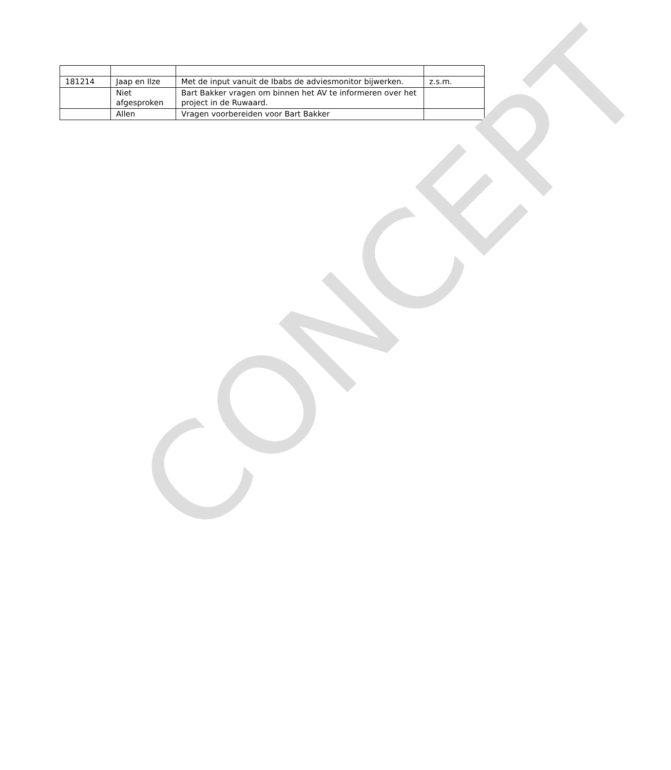| 181214 | Jaap en Ilze | Met de input vanuit de Ibabs de adviesmonitor bijwerken. | z.s.m. |
| | Niet afgesproken | Bart Bakker vragen om binnen het AV te informeren over het project in de Ruwaard. | |
| | Allen | Vragen voorbereiden voor Bart Bakker | |
CONCEPT